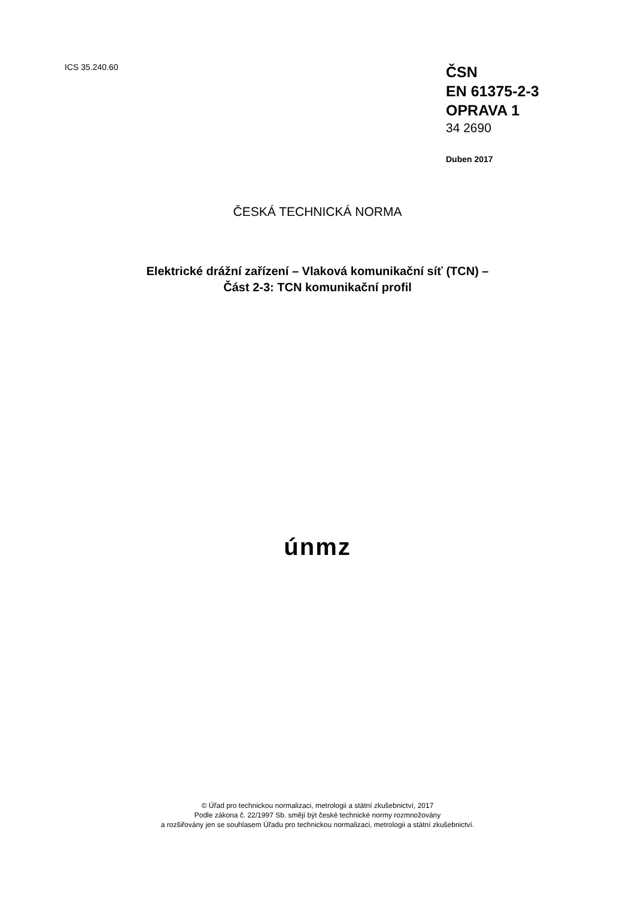ICS 35.240.60
ČSN
EN 61375-2-3
OPRAVA 1
34 2690
Duben 2017
ČESKÁ TECHNICKÁ NORMA
Elektrické drážní zařízení – Vlaková komunikační síť (TCN) –
Část 2-3: TCN komunikační profil
únmz
© Úřad pro technickou normalizaci, metrologii a státní zkušebnictví, 2017
Podle zákona č. 22/1997 Sb. smějí být české technické normy rozmnožovány
a rozšiřovány jen se souhlasem Úřadu pro technickou normalizaci, metrologii a státní zkušebnictví.